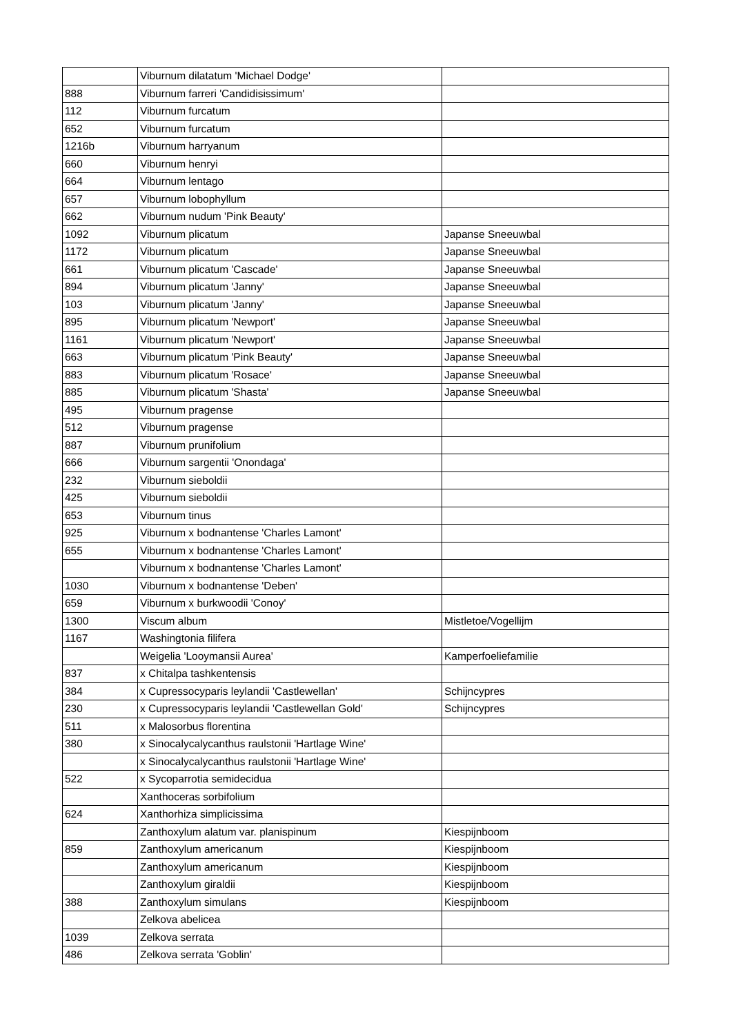| | Viburnum dilatatum 'Michael Dodge' | |
| 888 | Viburnum farreri 'Candidisissimum' | |
| 112 | Viburnum furcatum | |
| 652 | Viburnum furcatum | |
| 1216b | Viburnum harryanum | |
| 660 | Viburnum henryi | |
| 664 | Viburnum lentago | |
| 657 | Viburnum lobophyllum | |
| 662 | Viburnum nudum 'Pink Beauty' | |
| 1092 | Viburnum plicatum | Japanse Sneeuwbal |
| 1172 | Viburnum plicatum | Japanse Sneeuwbal |
| 661 | Viburnum plicatum 'Cascade' | Japanse Sneeuwbal |
| 894 | Viburnum plicatum 'Janny' | Japanse Sneeuwbal |
| 103 | Viburnum plicatum 'Janny' | Japanse Sneeuwbal |
| 895 | Viburnum plicatum 'Newport' | Japanse Sneeuwbal |
| 1161 | Viburnum plicatum 'Newport' | Japanse Sneeuwbal |
| 663 | Viburnum plicatum 'Pink Beauty' | Japanse Sneeuwbal |
| 883 | Viburnum plicatum 'Rosace' | Japanse Sneeuwbal |
| 885 | Viburnum plicatum 'Shasta' | Japanse Sneeuwbal |
| 495 | Viburnum pragense | |
| 512 | Viburnum pragense | |
| 887 | Viburnum prunifolium | |
| 666 | Viburnum sargentii 'Onondaga' | |
| 232 | Viburnum sieboldii | |
| 425 | Viburnum sieboldii | |
| 653 | Viburnum tinus | |
| 925 | Viburnum x bodnantense 'Charles Lamont' | |
| 655 | Viburnum x bodnantense 'Charles Lamont' | |
| | Viburnum x bodnantense 'Charles Lamont' | |
| 1030 | Viburnum x bodnantense 'Deben' | |
| 659 | Viburnum x burkwoodii 'Conoy' | |
| 1300 | Viscum album | Mistletoe/Vogellijm |
| 1167 | Washingtonia filifera | |
| | Weigelia 'Looymansii Aurea' | Kamperfoeliefamilie |
| 837 | x Chitalpa tashkentensis | |
| 384 | x Cupressocyparis leylandii 'Castlewellan' | Schijncypres |
| 230 | x Cupressocyparis leylandii 'Castlewellan Gold' | Schijncypres |
| 511 | x Malosorbus florentina | |
| 380 | x Sinocalycalycanthus raulstonii 'Hartlage Wine' | |
| | x Sinocalycalycanthus raulstonii 'Hartlage Wine' | |
| 522 | x Sycoparrotia semidecidua | |
| | Xanthoceras sorbifolium | |
| 624 | Xanthorhiza simplicissima | |
| | Zanthoxylum alatum var. planispinum | Kiespijnboom |
| 859 | Zanthoxylum americanum | Kiespijnboom |
| | Zanthoxylum americanum | Kiespijnboom |
| | Zanthoxylum giraldii | Kiespijnboom |
| 388 | Zanthoxylum simulans | Kiespijnboom |
| | Zelkova abelicea | |
| 1039 | Zelkova serrata | |
| 486 | Zelkova serrata 'Goblin' | |